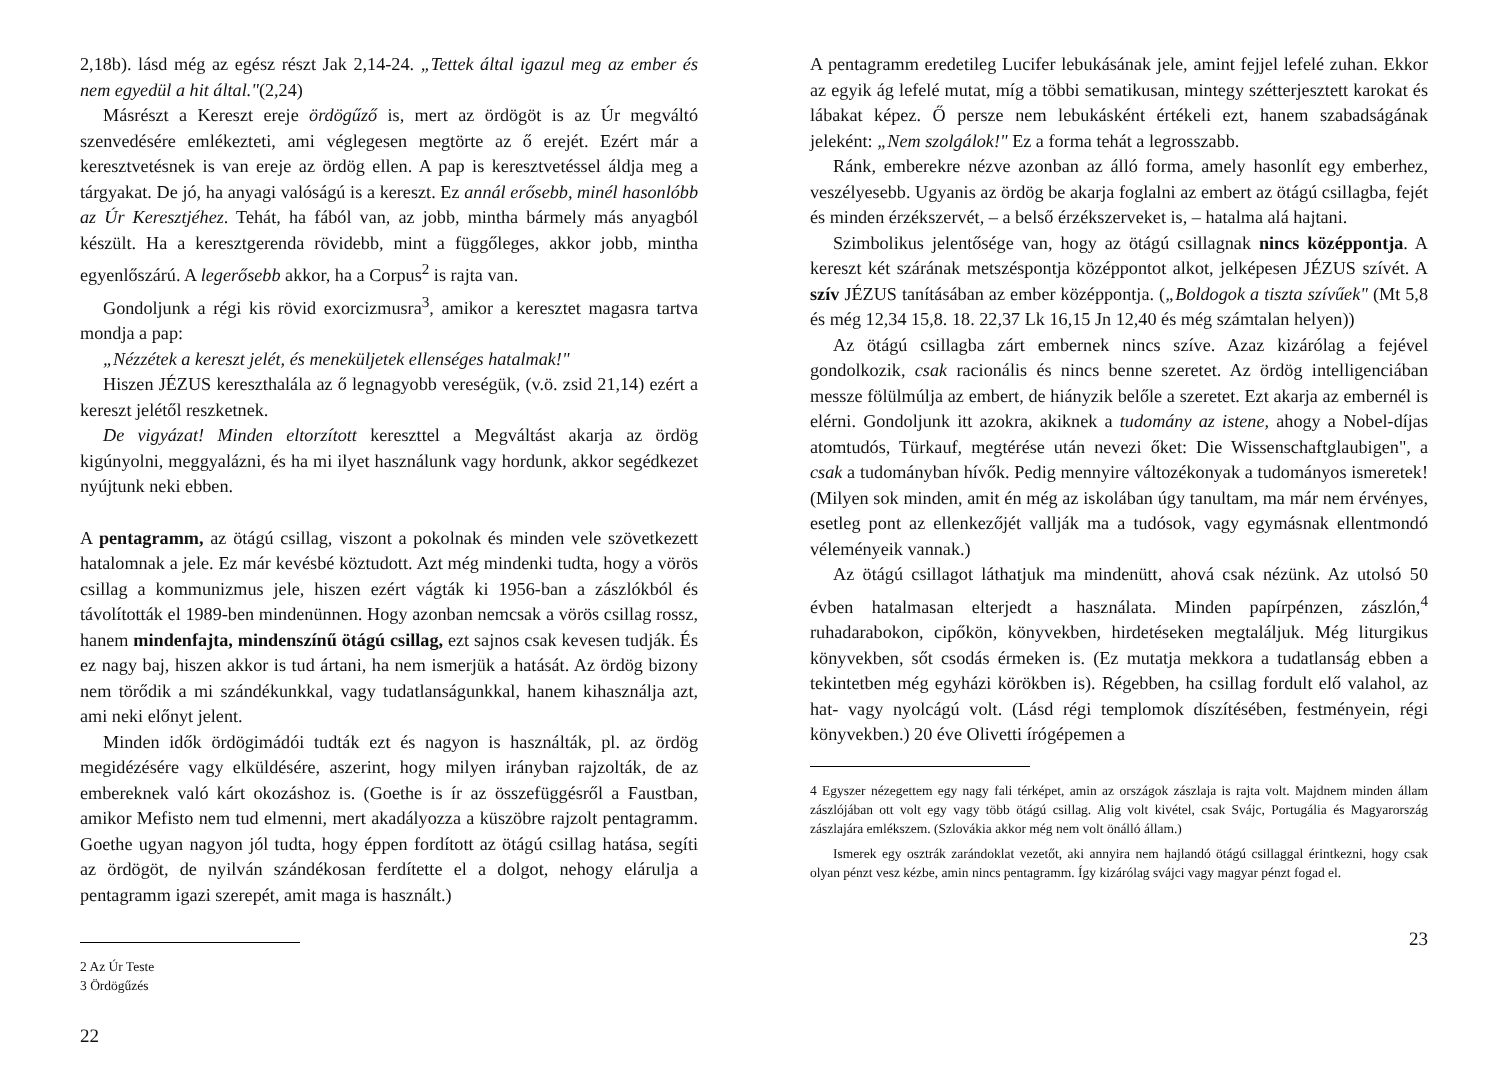2,18b). lásd még az egész részt Jak 2,14-24. „Tettek által igazul meg az ember és nem egyedül a hit által."(2,24)
Másrészt a Kereszt ereje ördögűző is, mert az ördögöt is az Úr megváltó szenvedésére emlékezteti, ami véglegesen megtörte az ő erejét. Ezért már a keresztvetésnek is van ereje az ördög ellen. A pap is keresztvetéssel áldja meg a tárgyakat. De jó, ha anyagi valóságú is a kereszt. Ez annál erősebb, minél hasonlóbb az Úr Keresztjéhez. Tehát, ha fából van, az jobb, mintha bármely más anyagból készült. Ha a keresztgerenda rövidebb, mint a függőleges, akkor jobb, mintha egyenlőszárú. A legerősebb akkor, ha a Corpus<sup>2</sup> is rajta van.
Gondoljunk a régi kis rövid exorcizmusra<sup>3</sup>, amikor a keresztet magasra tartva mondja a pap:
„Nézzétek a kereszt jelét, és meneküljetek ellenséges hatalmak!"
Hiszen JÉZUS kereszthalála az ő legnagyobb vereségük, (v.ö. zsid 21,14) ezért a kereszt jelétől reszketnek.
De vigyázat! Minden eltorzított kereszttel a Megváltást akarja az ördög kigúnyolni, meggyalázni, és ha mi ilyet használunk vagy hordunk, akkor segédkezet nyújtunk neki ebben.
A pentagramm, az ötágú csillag, viszont a pokolnak és minden vele szövetkezett hatalomnak a jele. Ez már kevésbé köztudott. Azt még mindenki tudta, hogy a vörös csillag a kommunizmus jele, hiszen ezért vágták ki 1956-ban a zászlókból és távolították el 1989-ben mindenünnen. Hogy azonban nemcsak a vörös csillag rossz, hanem mindenfajta, mindenszínű ötágú csillag, ezt sajnos csak kevesen tudják. És ez nagy baj, hiszen akkor is tud ártani, ha nem ismerjük a hatását. Az ördög bizony nem törődik a mi szándékunkkal, vagy tudatlanságunkkal, hanem kihasználja azt, ami neki előnyt jelent.
Minden idők ördögimádói tudták ezt és nagyon is használták, pl. az ördög megidézésére vagy elküldésére, aszerint, hogy milyen irányban rajzolták, de az embereknek való kárt okozáshoz is. (Goethe is ír az összefüggésről a Faustban, amikor Mefisto nem tud elmenni, mert akadályozza a küszöbre rajzolt pentagramm. Goethe ugyan nagyon jól tudta, hogy éppen fordított az ötágú csillag hatása, segíti az ördögöt, de nyilván szándékosan ferdítette el a dolgot, nehogy elárulja a pentagramm igazi szerepét, amit maga is használt.)
2 Az Úr Teste
3 Ördögűzés
22
A pentagramm eredetileg Lucifer lebukásának jele, amint fejjel lefelé zuhan. Ekkor az egyik ág lefelé mutat, míg a többi sematikusan, mintegy szétterjesztett karokat és lábakat képez. Ő persze nem lebukásként értékeli ezt, hanem szabadságának jeleként: „Nem szolgálok!" Ez a forma tehát a legrosszabb.
Ránk, emberekre nézve azonban az álló forma, amely hasonlít egy emberhez, veszélyesebb. Ugyanis az ördög be akarja foglalni az embert az ötágú csillagba, fejét és minden érzékszervét, – a belső érzékszerveket is, – hatalma alá hajtani.
Szimbolikus jelentősége van, hogy az ötágú csillagnak nincs középpontja. A kereszt két szárának metszéspontja középpontot alkot, jelképesen JÉZUS szívét. A szív JÉZUS tanításában az ember középpontja. („Boldogok a tiszta szívűek" (Mt 5,8 és még 12,34 15,8. 18. 22,37 Lk 16,15 Jn 12,40 és még számtalan helyen))
Az ötágú csillagba zárt embernek nincs szíve. Azaz kizárólag a fejével gondolkozik, csak racionális és nincs benne szeretet. Az ördög intelligenciában messze fölülmúlja az embert, de hiányzik belőle a szeretet. Ezt akarja az embernél is elérni. Gondoljunk itt azokra, akiknek a tudomány az istene, ahogy a Nobel-díjas atomtudós, Türkauf, megtérése után nevezi őket: Die Wissenschaftglaubigen", a csak a tudományban hívők. Pedig mennyire változékonyak a tudományos ismeretek! (Milyen sok minden, amit én még az iskolában úgy tanultam, ma már nem érvényes, esetleg pont az ellenkezőjét vallják ma a tudósok, vagy egymásnak ellentmondó véleményeik vannak.)
Az ötágú csillagot láthatjuk ma mindenütt, ahová csak nézünk. Az utolsó 50 évben hatalmasan elterjedt a használata. Minden papírpénzen, zászlón,<sup>4</sup> ruhadarabokon, cipőkön, könyvekben, hirdetéseken megtaláljuk. Még liturgikus könyvekben, sőt csodás érmeken is. (Ez mutatja mekkora a tudatlanság ebben a tekintetben még egyházi körökben is). Régebben, ha csillag fordult elő valahol, az hat- vagy nyolcágú volt. (Lásd régi templomok díszítésében, festményein, régi könyvekben.) 20 éve Olivetti írógépemen a
4 Egyszer nézegettem egy nagy fali térképet, amin az országok zászlaja is rajta volt. Majdnem minden állam zászlójában ott volt egy vagy több ötágú csillag. Alig volt kivétel, csak Svájc, Portugália és Magyarország zászlajára emlékszem. (Szlovákia akkor még nem volt önálló állam.)
Ismerek egy osztrák zarándoklat vezetőt, aki annyira nem hajlandó ötágú csillaggal érintkezni, hogy csak olyan pénzt vesz kézbe, amin nincs pentagramm. Így kizárólag svájci vagy magyar pénzt fogad el.
23